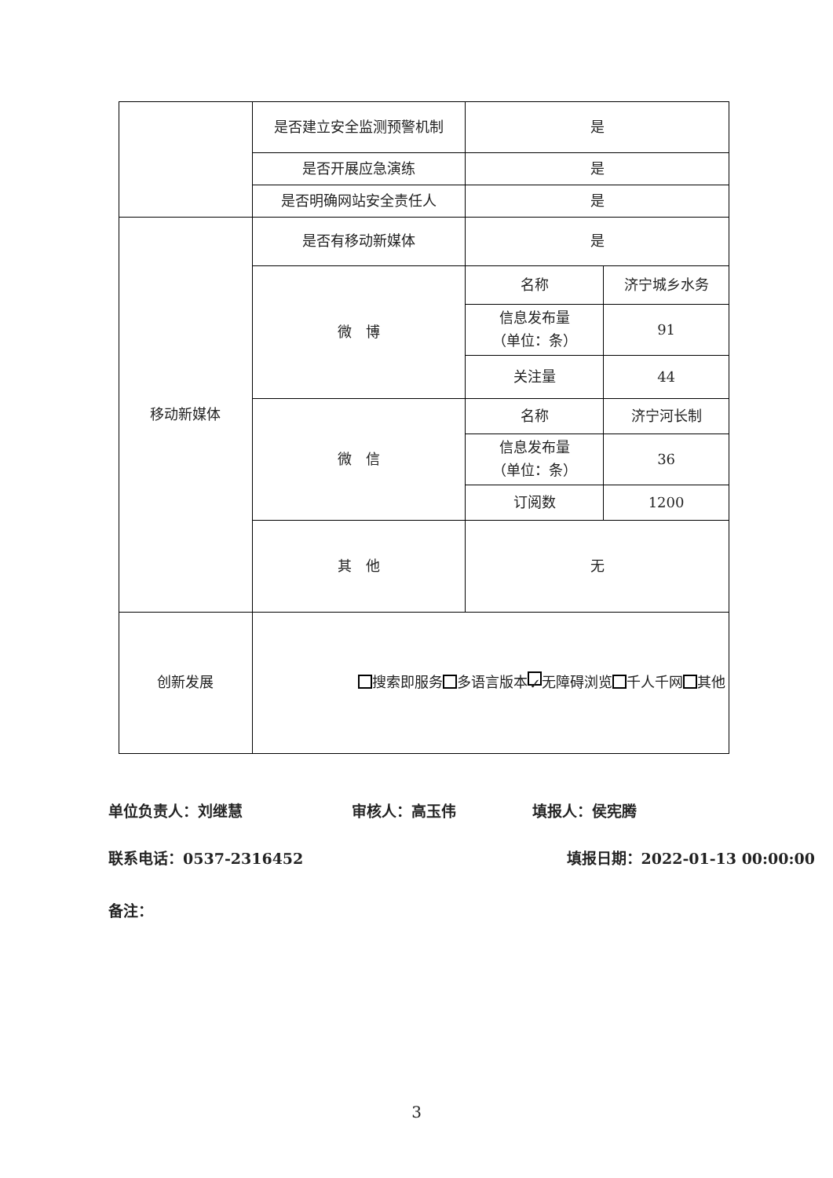| | 是否建立安全监测预警机制 | 是 | |
| | 是否开展应急演练 | 是 | |
| | 是否明确网站安全责任人 | 是 | |
| 移动新媒体 | 是否有移动新媒体 | 是 | |
| | 微 博 | 名称 | 济宁城乡水务 |
| | | 信息发布量 （单位：条） | 91 |
| | | 关注量 | 44 |
| | 微 信 | 名称 | 济宁河长制 |
| | | 信息发布量 （单位：条） | 36 |
| | | 订阅数 | 1200 |
| | 其 他 | 无 | |
| 创新发展 | 搜索即服务 多语言版本 ✓ 无障碍浏览 千人千网 其他 | | |
单位负责人：刘继慧 审核人：高玉伟 填报人：侯宪腾
联系电话：0537-2316452 填报日期：2022-01-13 00:00:00
备注：
3